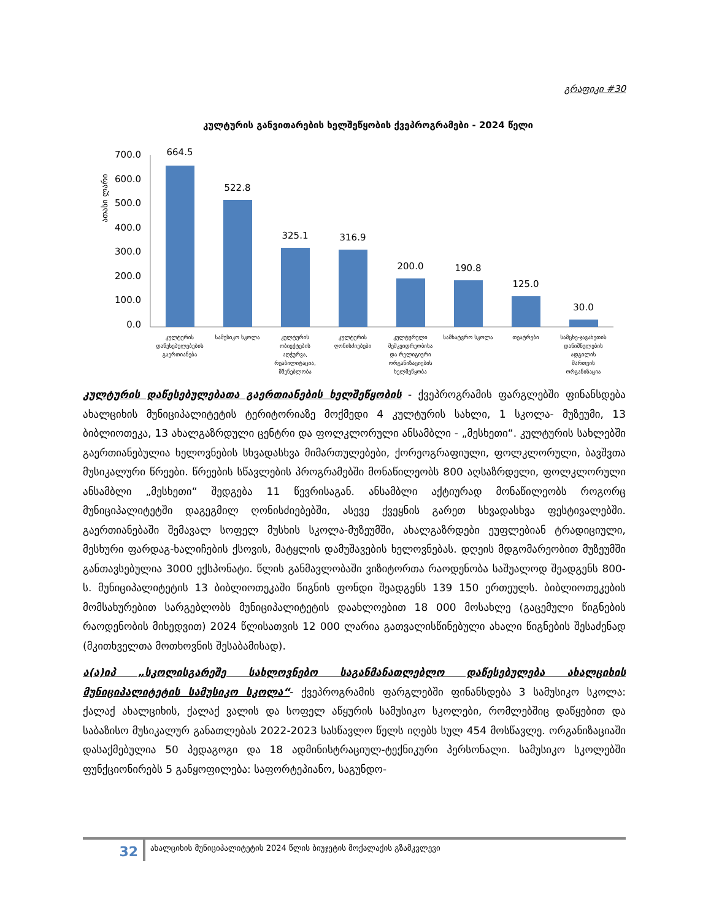გრაფიკი #30
კულტურის განვითარების ხელშეწყობის ქვეპროგრამები - 2024 წელი
ათასი ლარი
700.0
600.0
500.0
400.0
300.0
200.0
100.0
0.0
664.5
522.8
325.1
316.9
200.0
190.8
125.0
30.0
კულტურის
დაწესებულებების
გაერთიანება
სამუსიკო სკოლა
კულტურის
ობიექტების
აღჭურვა,
რეაბილიტაცია,
მშენებლობა
კულტურის
ღონისძიებები
კულტურული
მემკვიდრეობისა
და რელიგიური
ორგანიზაციების
ხელშეწყობა
სამხატვრო სკოლა
თეატრები
სამცხე-ჯავახეთის
დანიშნულების
ადგილის
მართვის
ორგანიზაცია
კულტურის დაწესებულებათა გაერთიანების ხელშეწყობის - ქვეპროგრამის ფარგლებში ფინანსდება ახალციხის მუნიციპალიტეტის ტერიტორიაზე მოქმედი 4 კულტურის სახლი, 1 სკოლა- მუზეუმი, 13 ბიბლიოთეკა, 13 ახალგაზრდული ცენტრი და ფოლკლორული ანსამბლი - „მესხეთი“. კულტურის სახლებში გაერთიანებულია ხელოვნების სხვადასხვა მიმართულებები, ქორეოგრაფიული, ფოლკლორული, ბავშვთა მუსიკალური წრეები. წრეების სწავლების პროგრამებში მონაწილეობს 800 აღსაზრდელი, ფოლკლორული ანსამბლი „მესხეთი“ შედგება 11 წევრისაგან. ანსამბლი აქტიურად მონაწილეობს როგორც მუნიციპალიტეტში დაგეგმილ ღონისძიებებში, ასევე ქვეყნის გარეთ სხვადასხვა ფესტივალებში. გაერთიანებაში შემავალ სოფელ მუსხის სკოლა-მუზეუმში, ახალგაზრდები ეუფლებიან ტრადიციული, მესხური ფარდაგ-ხალიჩების ქსოვის, მატყლის დამუშავების ხელოვნებას. დღეის მდგომარეობით მუზეუმში განთავსებულია 3000 ექსპონატი. წლის განმავლობაში ვიზიტორთა რაოდენობა საშუალოდ შეადგენს 800-ს. მუნიციპალიტეტის 13 ბიბლიოთეკაში წიგნის ფონდი შეადგენს 139 150 ერთეულს. ბიბლიოთეკების მომსახურებით სარგებლობს მუნიციპალიტეტის დაახლოებით 18 000 მოსახლე (გაცემული წიგნების რაოდენობის მიხედვით) 2024 წლისათვის 12 000 ლარია გათვალისწინებული ახალი წიგნების შესაძენად (მკითხველთა მოთხოვნის შესაბამისად).
ა(ა)იპ „სკოლისგარეშე სახლოვნებო საგანმანათლებლო დაწესებულება ახალციხის მუნიციპალიტეტის სამუსიკო სკოლა“- ქვეპროგრამის ფარგლებში ფინანსდება 3 სამუსიკო სკოლა: ქალაქ ახალციხის, ქალაქ ვალის და სოფელ აწყურის სამუსიკო სკოლები, რომლებშიც დაწყებით და საბაზისო მუსიკალურ განათლებას 2022-2023 სასწავლო წელს იღებს სულ 454 მოსწავლე. ორგანიზაციაში დასაქმებულია 50 პედაგოგი და 18 ადმინისტრაციულ-ტექნიკური პერსონალი. სამუსიკო სკოლებში ფუნქციონირებს 5 განყოფილება: საფორტეპიანო, საგუნდო-
32 ახალციხის მუნიციპალიტეტის 2024 წლის ბიუჯეტის მოქალაქის გზამკვლევი